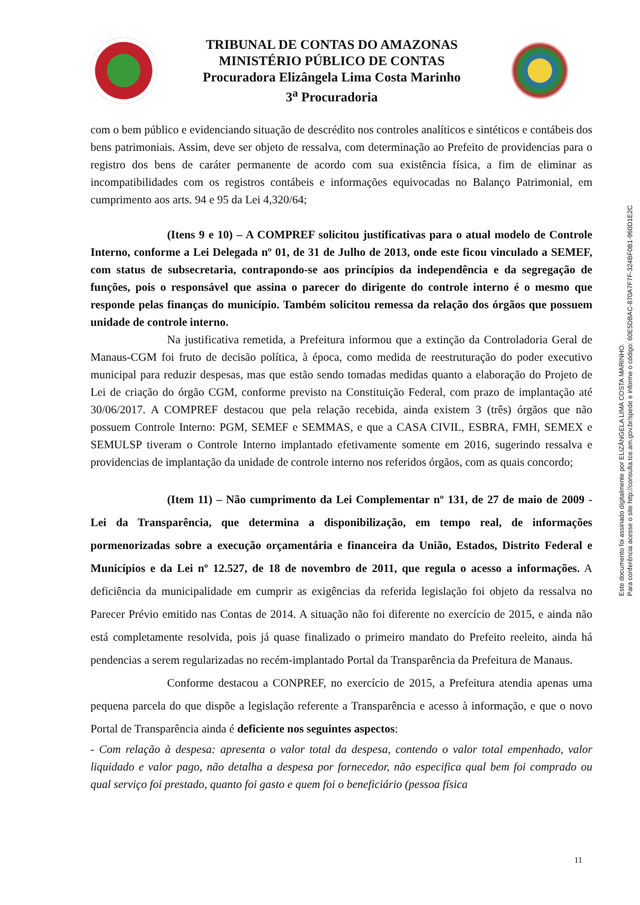TRIBUNAL DE CONTAS DO AMAZONAS
MINISTÉRIO PÚBLICO DE CONTAS
Procuradora Elizângela Lima Costa Marinho
3<sup>a</sup> Procuradoria
com o bem público e evidenciando situação de descrédito nos controles analíticos e sintéticos e contábeis dos bens patrimoniais. Assim, deve ser objeto de ressalva, com determinação ao Prefeito de providencias para o registro dos bens de caráter permanente de acordo com sua existência física, a fim de eliminar as incompatibilidades com os registros contábeis e informações equivocadas no Balanço Patrimonial, em cumprimento aos arts. 94 e 95 da Lei 4,320/64;
(Itens 9 e 10) – A COMPREF solicitou justificativas para o atual modelo de Controle Interno, conforme a Lei Delegada nº 01, de 31 de Julho de 2013, onde este ficou vinculado a SEMEF, com status de subsecretaria, contrapondo-se aos princípios da independência e da segregação de funções, pois o responsável que assina o parecer do dirigente do controle interno é o mesmo que responde pelas finanças do município. Também solicitou remessa da relação dos órgãos que possuem unidade de controle interno.
Na justificativa remetida, a Prefeitura informou que a extinção da Controladoria Geral de Manaus-CGM foi fruto de decisão política, à época, como medida de reestruturação do poder executivo municipal para reduzir despesas, mas que estão sendo tomadas medidas quanto a elaboração do Projeto de Lei de criação do órgão CGM, conforme previsto na Constituição Federal, com prazo de implantação até 30/06/2017. A COMPREF destacou que pela relação recebida, ainda existem 3 (três) órgãos que não possuem Controle Interno: PGM, SEMEF e SEMMAS, e que a CASA CIVIL, ESBRA, FMH, SEMEX e SEMULSP tiveram o Controle Interno implantado efetivamente somente em 2016, sugerindo ressalva e providencias de implantação da unidade de controle interno nos referidos órgãos, com as quais concordo;
(Item 11) – Não cumprimento da Lei Complementar nº 131, de 27 de maio de 2009 - Lei da Transparência, que determina a disponibilização, em tempo real, de informações pormenorizadas sobre a execução orçamentária e financeira da União, Estados, Distrito Federal e Municípios e da Lei nº 12.527, de 18 de novembro de 2011, que regula o acesso a informações. A deficiência da municipalidade em cumprir as exigências da referida legislação foi objeto da ressalva no Parecer Prévio emitido nas Contas de 2014. A situação não foi diferente no exercício de 2015, e ainda não está completamente resolvida, pois já quase finalizado o primeiro mandato do Prefeito reeleito, ainda há pendencias a serem regularizadas no recém-implantado Portal da Transparência da Prefeitura de Manaus.
Conforme destacou a CONPREF, no exercício de 2015, a Prefeitura atendia apenas uma pequena parcela do que dispõe a legislação referente a Transparência e acesso à informação, e que o novo Portal de Transparência ainda é deficiente nos seguintes aspectos:
- Com relação à despesa: apresenta o valor total da despesa, contendo o valor total empenhado, valor liquidado e valor pago, não detalha a despesa por fornecedor, não especifica qual bem foi comprado ou qual serviço foi prestado, quanto foi gasto e quem foi o beneficiário (pessoa física
Este documento foi assinado digitalmente por ELIZÂNGELA LIMA COSTA MARINHO.
Para conferência acesse o site http://consulta.tce.am.gov.br/spede e informe o código: 60E5DBAC-870A7F7F-324BF0B1-960D1E2C
11